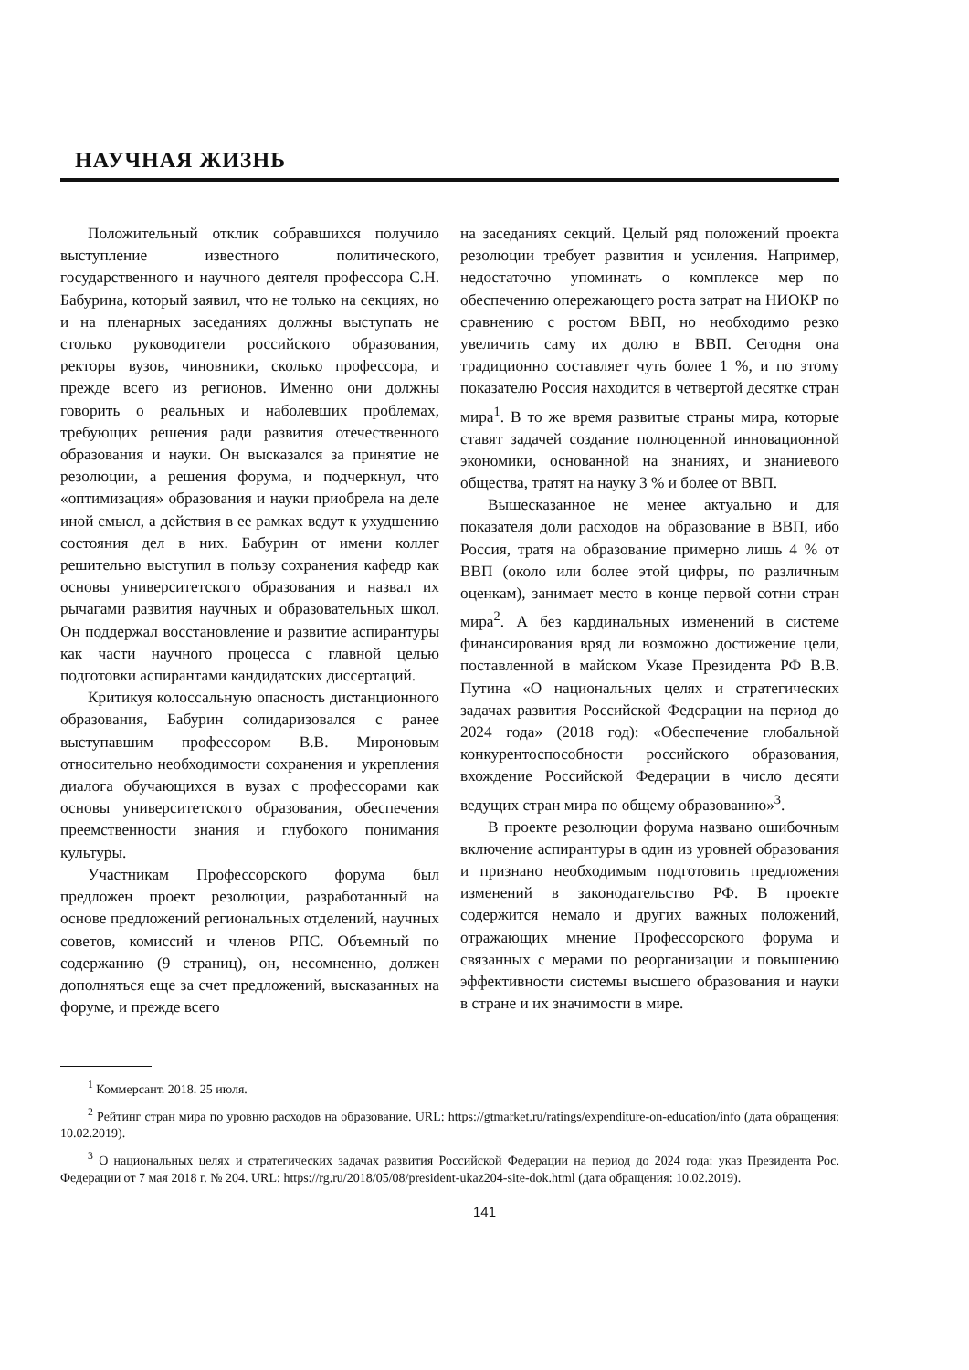НАУЧНАЯ ЖИЗНЬ
Положительный отклик собравшихся получило выступление известного политического, государственного и научного деятеля профессора С.Н. Бабурина, который заявил, что не только на секциях, но и на пленарных заседаниях должны выступать не столько руководители российского образования, ректоры вузов, чиновники, сколько профессора, и прежде всего из регионов. Именно они должны говорить о реальных и наболевших проблемах, требующих решения ради развития отечественного образования и науки. Он высказался за принятие не резолюции, а решения форума, и подчеркнул, что «оптимизация» образования и науки приобрела на деле иной смысл, а действия в ее рамках ведут к ухудшению состояния дел в них. Бабурин от имени коллег решительно выступил в пользу сохранения кафедр как основы университетского образования и назвал их рычагами развития научных и образовательных школ. Он поддержал восстановление и развитие аспирантуры как части научного процесса с главной целью подготовки аспирантами кандидатских диссертаций.
Критикуя колоссальную опасность дистанционного образования, Бабурин солидаризовался с ранее выступавшим профессором В.В. Мироновым относительно необходимости сохранения и укрепления диалога обучающихся в вузах с профессорами как основы университетского образования, обеспечения преемственности знания и глубокого понимания культуры.
Участникам Профессорского форума был предложен проект резолюции, разработанный на основе предложений региональных отделений, научных советов, комиссий и членов РПС. Объемный по содержанию (9 страниц), он, несомненно, должен дополняться еще за счет предложений, высказанных на форуме, и прежде всего
на заседаниях секций. Целый ряд положений проекта резолюции требует развития и усиления. Например, недостаточно упоминать о комплексе мер по обеспечению опережающего роста затрат на НИОКР по сравнению с ростом ВВП, но необходимо резко увеличить саму их долю в ВВП. Сегодня она традиционно составляет чуть более 1 %, и по этому показателю Россия находится в четвертой десятке стран мира<sup>1</sup>. В то же время развитые страны мира, которые ставят задачей создание полноценной инновационной экономики, основанной на знаниях, и знаниевого общества, тратят на науку 3 % и более от ВВП.
Вышесказанное не менее актуально и для показателя доли расходов на образование в ВВП, ибо Россия, тратя на образование примерно лишь 4 % от ВВП (около или более этой цифры, по различным оценкам), занимает место в конце первой сотни стран мира<sup>2</sup>. А без кардинальных изменений в системе финансирования вряд ли возможно достижение цели, поставленной в майском Указе Президента РФ В.В. Путина «О национальных целях и стратегических задачах развития Российской Федерации на период до 2024 года» (2018 год): «Обеспечение глобальной конкурентоспособности российского образования, вхождение Российской Федерации в число десяти ведущих стран мира по общему образованию»<sup>3</sup>.
В проекте резолюции форума названо ошибочным включение аспирантуры в один из уровней образования и признано необходимым подготовить предложения изменений в законодательство РФ. В проекте содержится немало и других важных положений, отражающих мнение Профессорского форума и связанных с мерами по реорганизации и повышению эффективности системы высшего образования и науки в стране и их значимости в мире.
<sup>1</sup> Коммерсант. 2018. 25 июля.
<sup>2</sup> Рейтинг стран мира по уровню расходов на образование. URL: https://gtmarket.ru/ratings/expenditure-on-education/info (дата обращения: 10.02.2019).
<sup>3</sup> О национальных целях и стратегических задачах развития Российской Федерации на период до 2024 года: указ Президента Рос. Федерации от 7 мая 2018 г. № 204. URL: https://rg.ru/2018/05/08/president-ukaz204-site-dok.html (дата обращения: 10.02.2019).
141